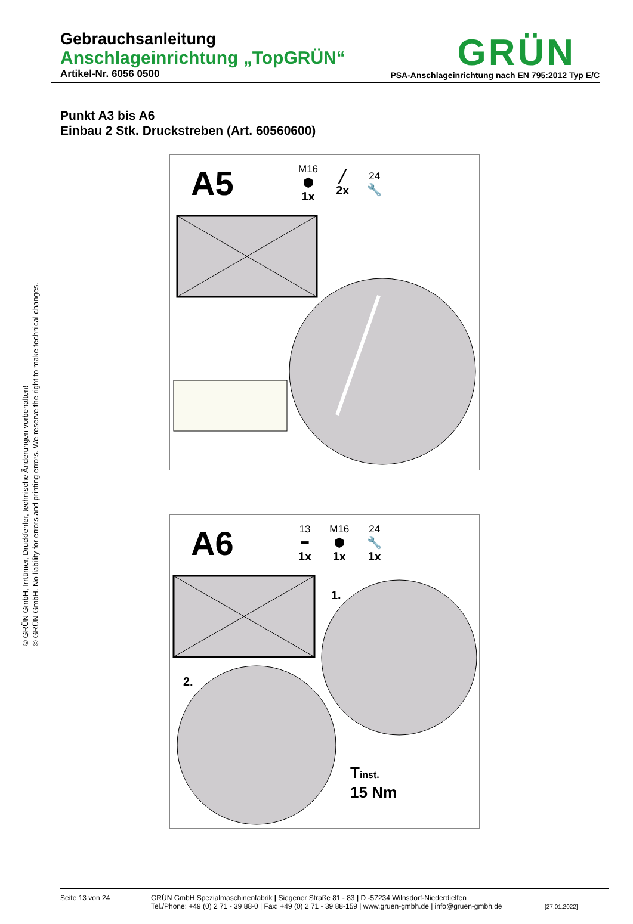Gebrauchsanleitung
Anschlageinrichtung „TopGRÜN“
Artikel-Nr. 6056 0500
GRÜN
PSA-Anschlageinrichtung nach EN 795:2012 Typ E/C
© GRÜN GmbH, Irrtümer, Druckfehler, technische Änderungen vorbehalten!
© GRÜN GmbH. No liability for errors and printing errors. We reserve the right to make technical changes.
Punkt A3 bis A6
Einbau 2 Stk. Druckstreben (Art. 60560600)
A5
M16
⬢
1x
╱
2x
24
🔧
A6
13
━
1x
M16
⬢
1x
24
🔧
1x
1.
2.
Tinst.
15 Nm
Seite 13 von 24 GRÜN GmbH Spezialmaschinenfabrik | Siegener Straße 81 - 83 | D -57234 Wilnsdorf-Niederdielfen
Tel./Phone: +49 (0) 2 71 - 39 88-0 | Fax: +49 (0) 2 71 - 39 88-159 | www.gruen-gmbh.de | info@gruen-gmbh.de
[27.01.2022]